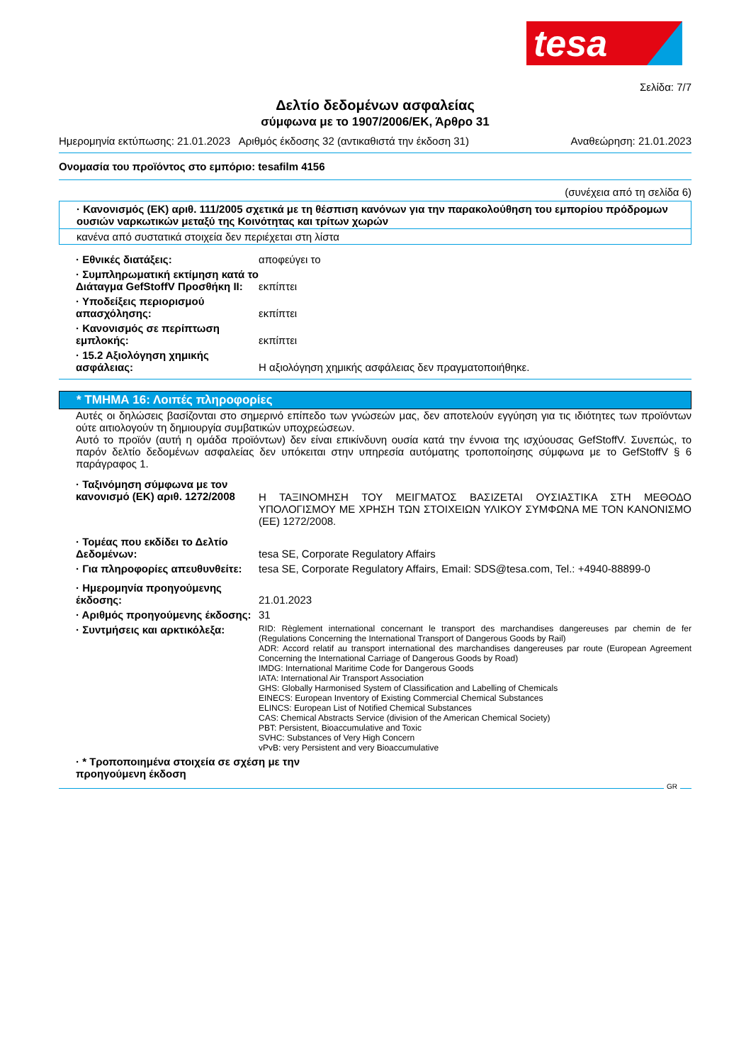tesa
Σελίδα: 7/7
Δελτίο δεδομένων ασφαλείας
σύμφωνα με το 1907/2006/ΕΚ, Άρθρο 31
Ημερομηνία εκτύπωσης: 21.01.2023 Αριθμός έκδοσης 32 (αντικαθιστά την έκδοση 31) Αναθεώρηση: 21.01.2023
Ονομασία του προϊόντος στο εμπόριο: tesafilm 4156
(συνέχεια από τη σελίδα 6)
· Κανονισμός (ΕΚ) αριθ. 111/2005 σχετικά με τη θέσπιση κανόνων για την παρακολούθηση του εμπορίου πρόδρομων ουσιών ναρκωτικών μεταξύ της Κοινότητας και τρίτων χωρών
κανένα από συστατικά στοιχεία δεν περιέχεται στη λίστα
· Εθνικές διατάξεις: αποφεύγει το
· Συμπληρωματική εκτίμηση κατά το Διάταγμα GefStoffV Προσθήκη II:
εκπίπτει
· Υποδείξεις περιορισμού απασχόλησης:
εκπίπτει
· Κανονισμός σε περίπτωση εμπλοκής:
εκπίπτει
· 15.2 Αξιολόγηση χημικής ασφάλειας:
Η αξιολόγηση χημικής ασφάλειας δεν πραγματοποιήθηκε.
* ΤΜΗΜΑ 16: Λοιπές πληροφορίες
Αυτές οι δηλώσεις βασίζονται στο σημερινό επίπεδο των γνώσεών μας, δεν αποτελούν εγγύηση για τις ιδιότητες των προϊόντων ούτε αιτιολογούν τη δημιουργία συμβατικών υποχρεώσεων.
Αυτό το προϊόν (αυτή η ομάδα προϊόντων) δεν είναι επικίνδυνη ουσία κατά την έννοια της ισχύουσας GefStoffV. Συνεπώς, το παρόν δελτίο δεδομένων ασφαλείας δεν υπόκειται στην υπηρεσία αυτόματης τροποποίησης σύμφωνα με το GefStoffV § 6 παράγραφος 1.
· Ταξινόμηση σύμφωνα με τον κανονισμό (ΕΚ) αριθ. 1272/2008
Η ΤΑΞΙΝΟΜΗΣΗ ΤΟΥ ΜΕΙΓΜΑΤΟΣ ΒΑΣΙΖΕΤΑΙ ΟΥΣΙΑΣΤΙΚΑ ΣΤΗ ΜΕΘΟΔΟ ΥΠΟΛΟΓΙΣΜΟΥ ΜΕ ΧΡΗΣΗ ΤΩΝ ΣΤΟΙΧΕΙΩΝ ΥΛΙΚΟΥ ΣΥΜΦΩΝΑ ΜΕ ΤΟΝ ΚΑΝΟΝΙΣΜΟ (ΕΕ) 1272/2008.
· Τομέας που εκδίδει το Δελτίο Δεδομένων:
tesa SE, Corporate Regulatory Affairs
· Για πληροφορίες απευθυνθείτε:
tesa SE, Corporate Regulatory Affairs, Email: SDS@tesa.com, Tel.: +4940-88899-0
· Ημερομηνία προηγούμενης έκδοσης:
21.01.2023
· Αριθμός προηγούμενης έκδοσης:
31
· Συντμήσεις και αρκτικόλεξα:
RID: Règlement international concernant le transport des marchandises dangereuses par chemin de fer (Regulations Concerning the International Transport of Dangerous Goods by Rail)
ADR: Accord relatif au transport international des marchandises dangereuses par route (European Agreement Concerning the International Carriage of Dangerous Goods by Road)
IMDG: International Maritime Code for Dangerous Goods
IATA: International Air Transport Association
GHS: Globally Harmonised System of Classification and Labelling of Chemicals
EINECS: European Inventory of Existing Commercial Chemical Substances
ELINCS: European List of Notified Chemical Substances
CAS: Chemical Abstracts Service (division of the American Chemical Society)
PBT: Persistent, Bioaccumulative and Toxic
SVHC: Substances of Very High Concern
vPvB: very Persistent and very Bioaccumulative
· * Τροποποιημένα στοιχεία σε σχέση με την προηγούμενη έκδοση
GR